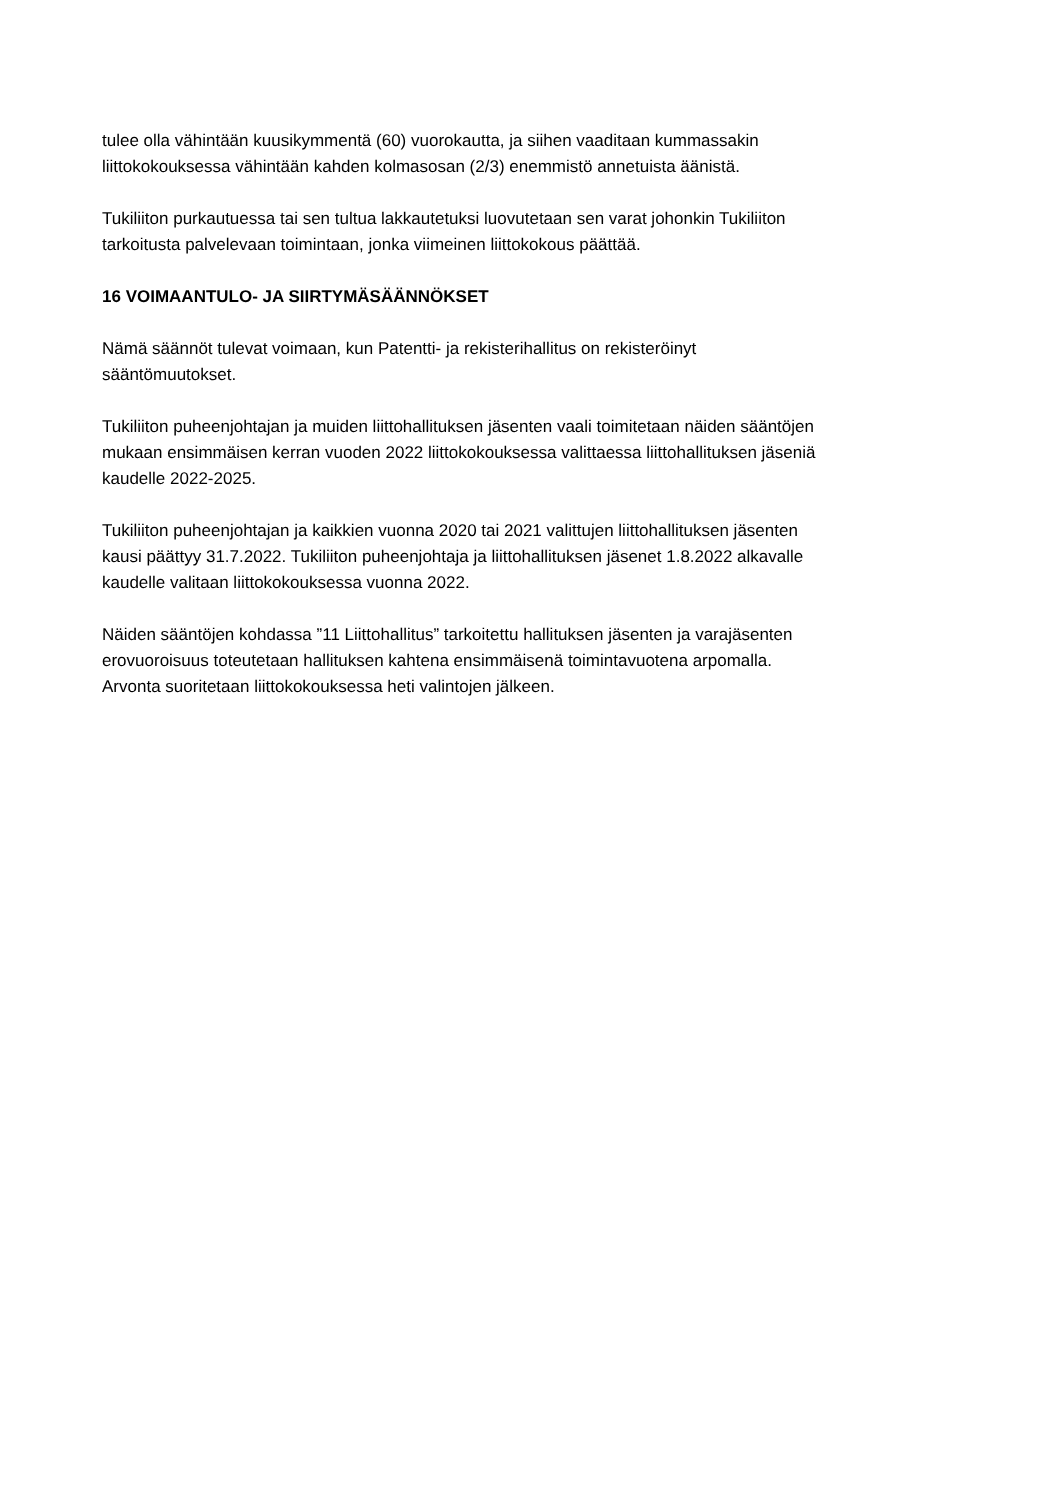tulee olla vähintään kuusikymmentä (60) vuorokautta, ja siihen vaaditaan kummassakin
liittokokouksessa vähintään kahden kolmasosan (2/3) enemmistö annetuista äänistä.
Tukiliiton purkautuessa tai sen tultua lakkautetuksi luovutetaan sen varat johonkin Tukiliiton
tarkoitusta palvelevaan toimintaan, jonka viimeinen liittokokous päättää.
16 VOIMAANTULO- JA SIIRTYMÄSÄÄNNÖKSET
Nämä säännöt tulevat voimaan, kun Patentti- ja rekisterihallitus on rekisteröinyt
sääntömuutokset.
Tukiliiton puheenjohtajan ja muiden liittohallituksen jäsenten vaali toimitetaan näiden sääntöjen
mukaan ensimmäisen kerran vuoden 2022 liittokokouksessa valittaessa liittohallituksen jäseniä
kaudelle 2022-2025.
Tukiliiton puheenjohtajan ja kaikkien vuonna 2020 tai 2021 valittujen liittohallituksen jäsenten
kausi päättyy 31.7.2022. Tukiliiton puheenjohtaja ja liittohallituksen jäsenet 1.8.2022 alkavalle
kaudelle valitaan liittokokouksessa vuonna 2022.
Näiden sääntöjen kohdassa ”11 Liittohallitus” tarkoitettu hallituksen jäsenten ja varajäsenten
erovuoroisuus toteutetaan hallituksen kahtena ensimmäisenä toimintavuotena arpomalla.
Arvonta suoritetaan liittokokouksessa heti valintojen jälkeen.